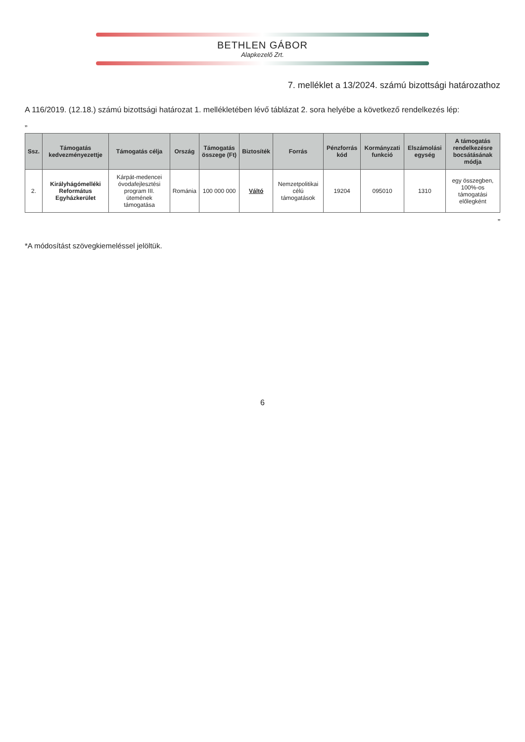BETHLEN GÁBOR
Alapkezelő Zrt.
7. melléklet a 13/2024. számú bizottsági határozathoz
A 116/2019. (12.18.) számú bizottsági határozat 1. mellékletében lévő táblázat 2. sora helyébe a következő rendelkezés lép:
„
| Ssz. | Támogatás kedvezményezettje | Támogatás célja | Ország | Támogatás összege (Ft) | Biztosíték | Forrás | Pénzforrás kód | Kormányzati funkció | Elszámolási egység | A támogatás rendelkezésre bocsátásának módja |
| --- | --- | --- | --- | --- | --- | --- | --- | --- | --- | --- |
| 2. | Királyhágómelléki Református Egyházkerület | Kárpát-medencei óvodafejlesztési program III. ütemének támogatása | Románia | 100 000 000 | Váltó | Nemzetpolitikai célú támogatások | 19204 | 095010 | 1310 | egy összegben, 100%-os támogatási előlegként |
”
*A módosítást szövegkiemeléssel jelöltük.
6